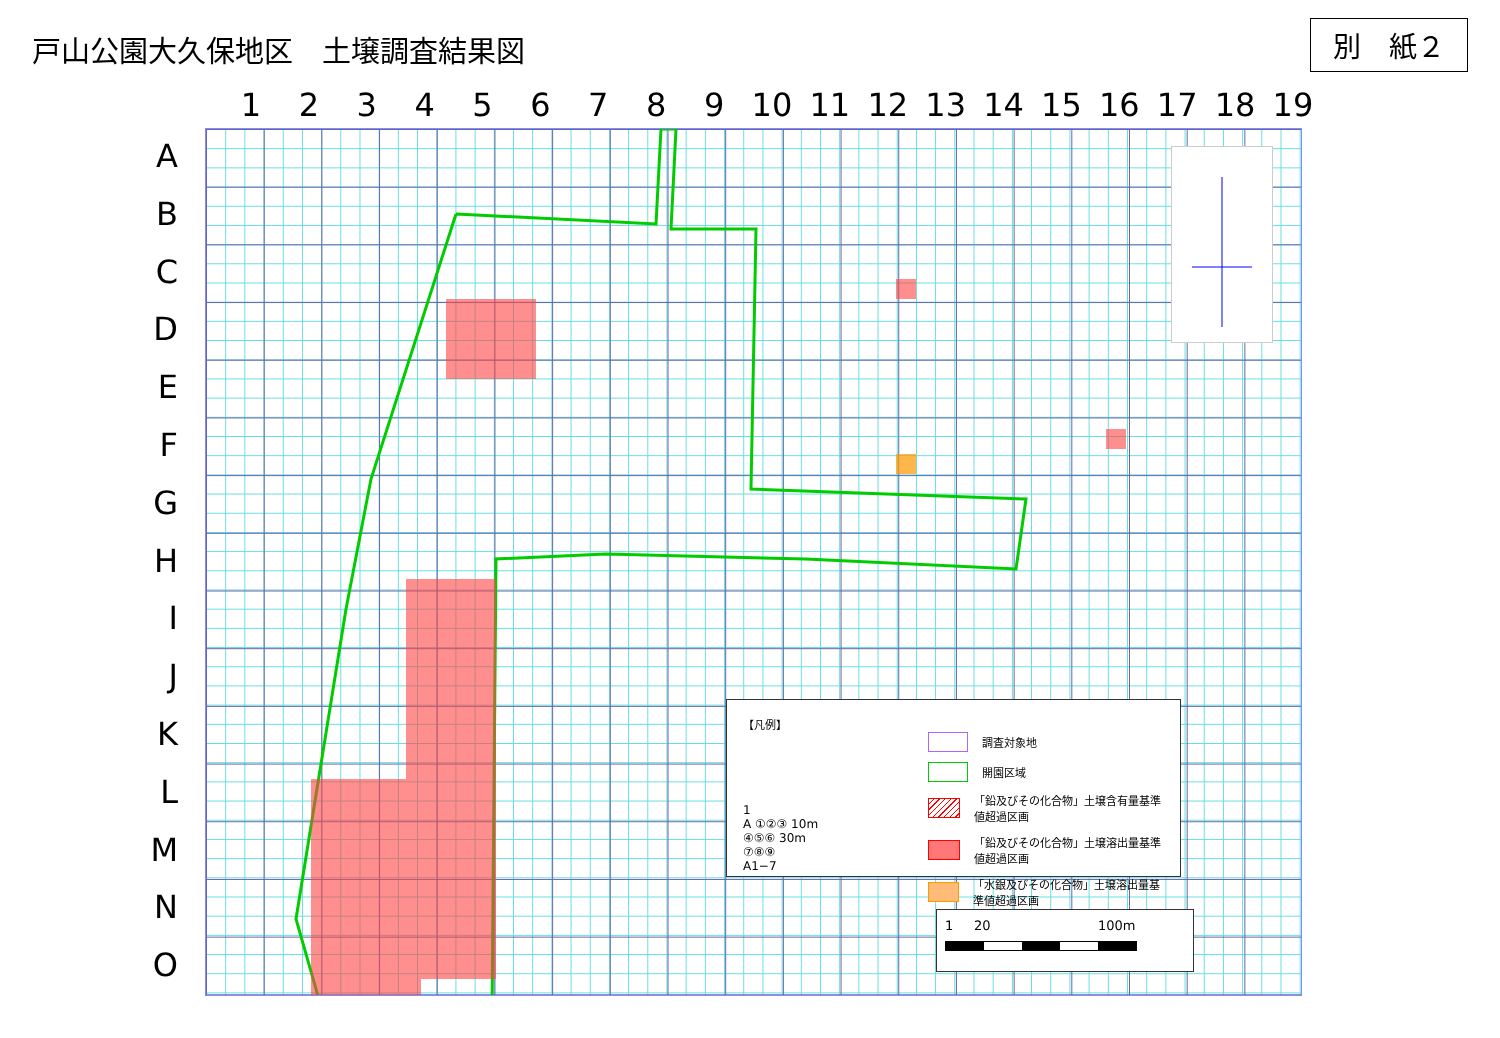戸山公園大久保地区　土壌調査結果図
別　紙２
1 2 3 4 5 6 7 8 9 10 11 12 13 14 15 16 17 18 19
A
B
C
D
E
F
G
H
I
J
K
L
M
N
O
【凡例】
調査対象地
開園区域
「鉛及びその化合物」土壌含有量基準値超過区画
「鉛及びその化合物」土壌溶出量基準値超過区画
「水銀及びその化合物」土壌溶出量基準値超過区画
1
A ①②③ 10m
④⑤⑥ 30m
⑦⑧⑨
A1−7
1 20 100m